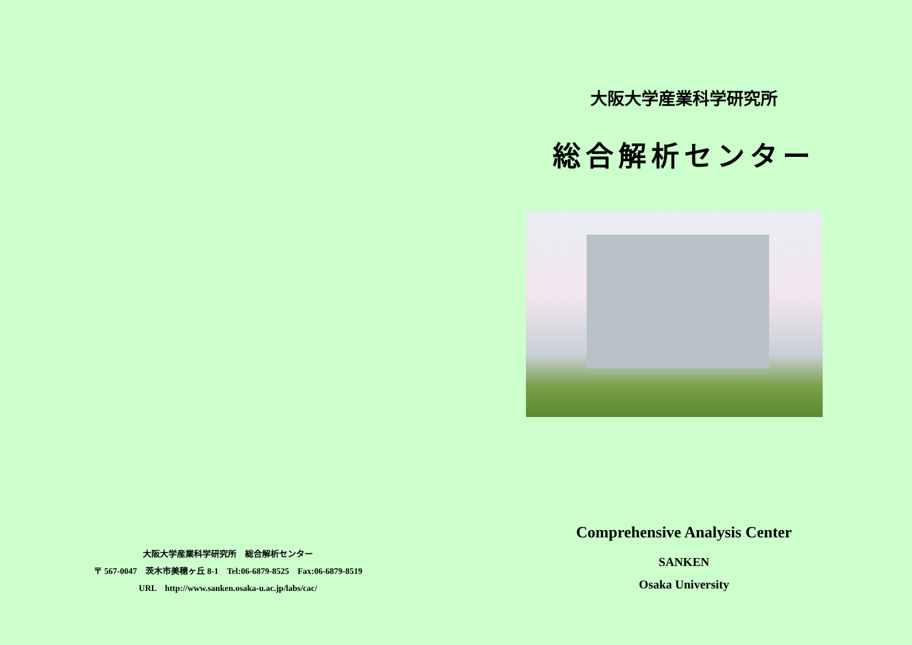大阪大学産業科学研究所　総合解析センター
〒 567-0047　茨木市美穂ヶ丘 8-1　Tel:06-6879-8525　Fax:06-6879-8519
URL　http://www.sanken.osaka-u.ac.jp/labs/cac/
大阪大学産業科学研究所
総合解析センター
Comprehensive Analysis Center
SANKEN
Osaka University